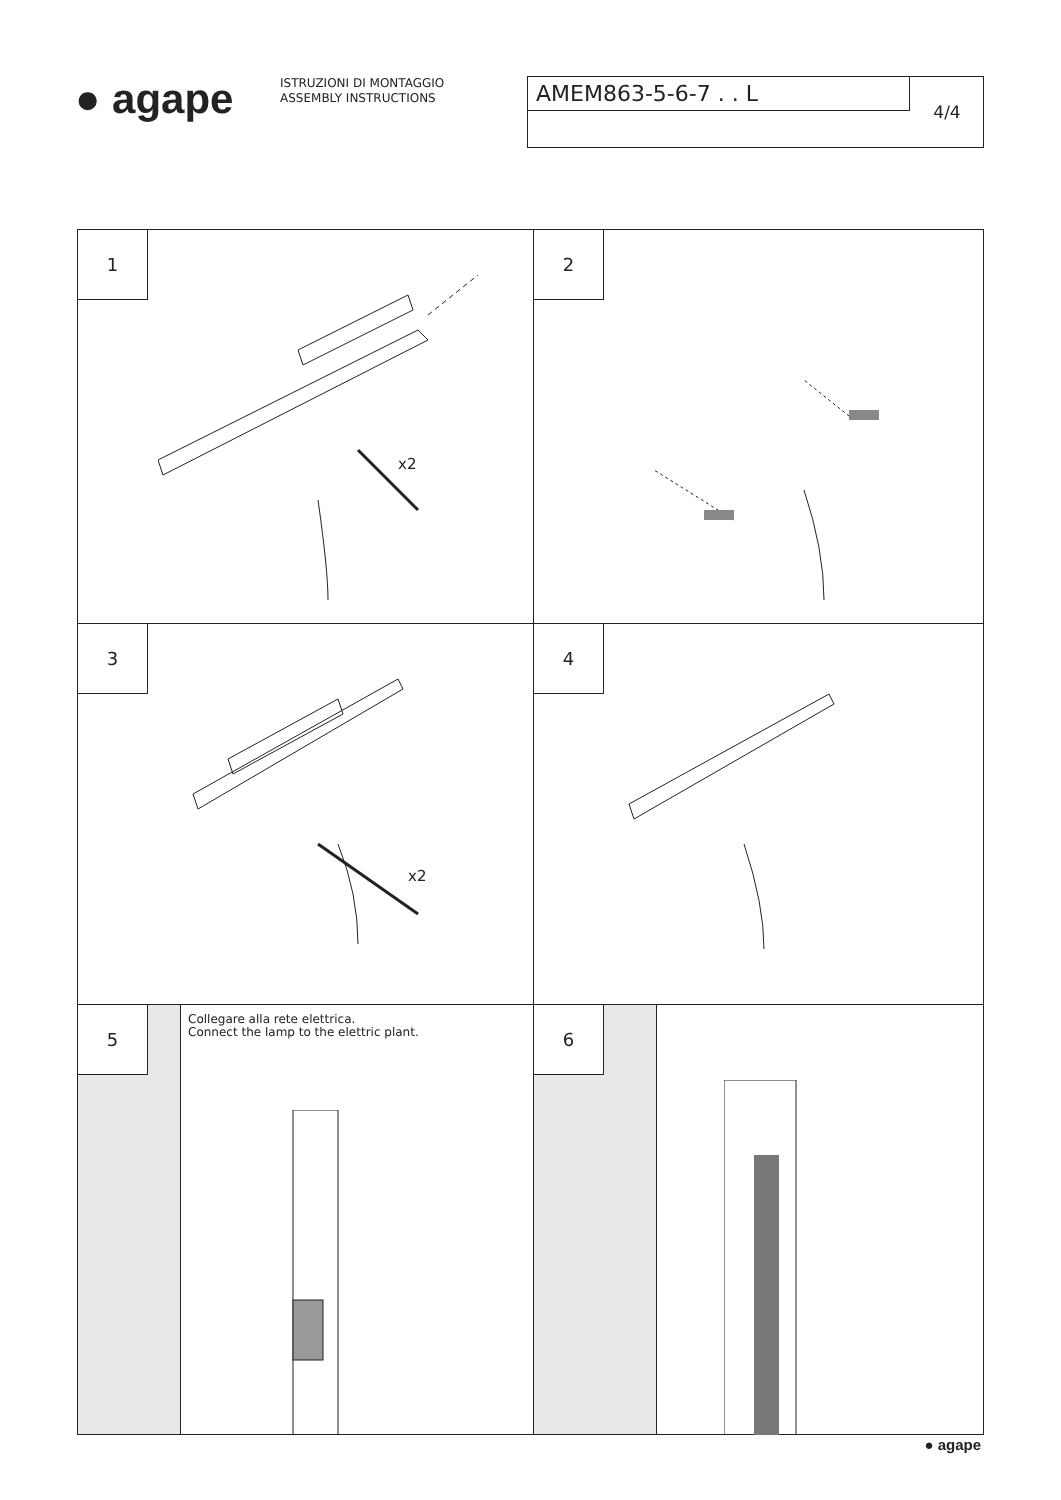● agape
ISTRUZIONI DI MONTAGGIO
ASSEMBLY INSTRUCTIONS
AMEM863-5-6-7 . . L
4/4
1
x2
2
3
x2
4
5
Collegare alla rete elettrica.
Connect the lamp to the elettric plant.
6
● agape